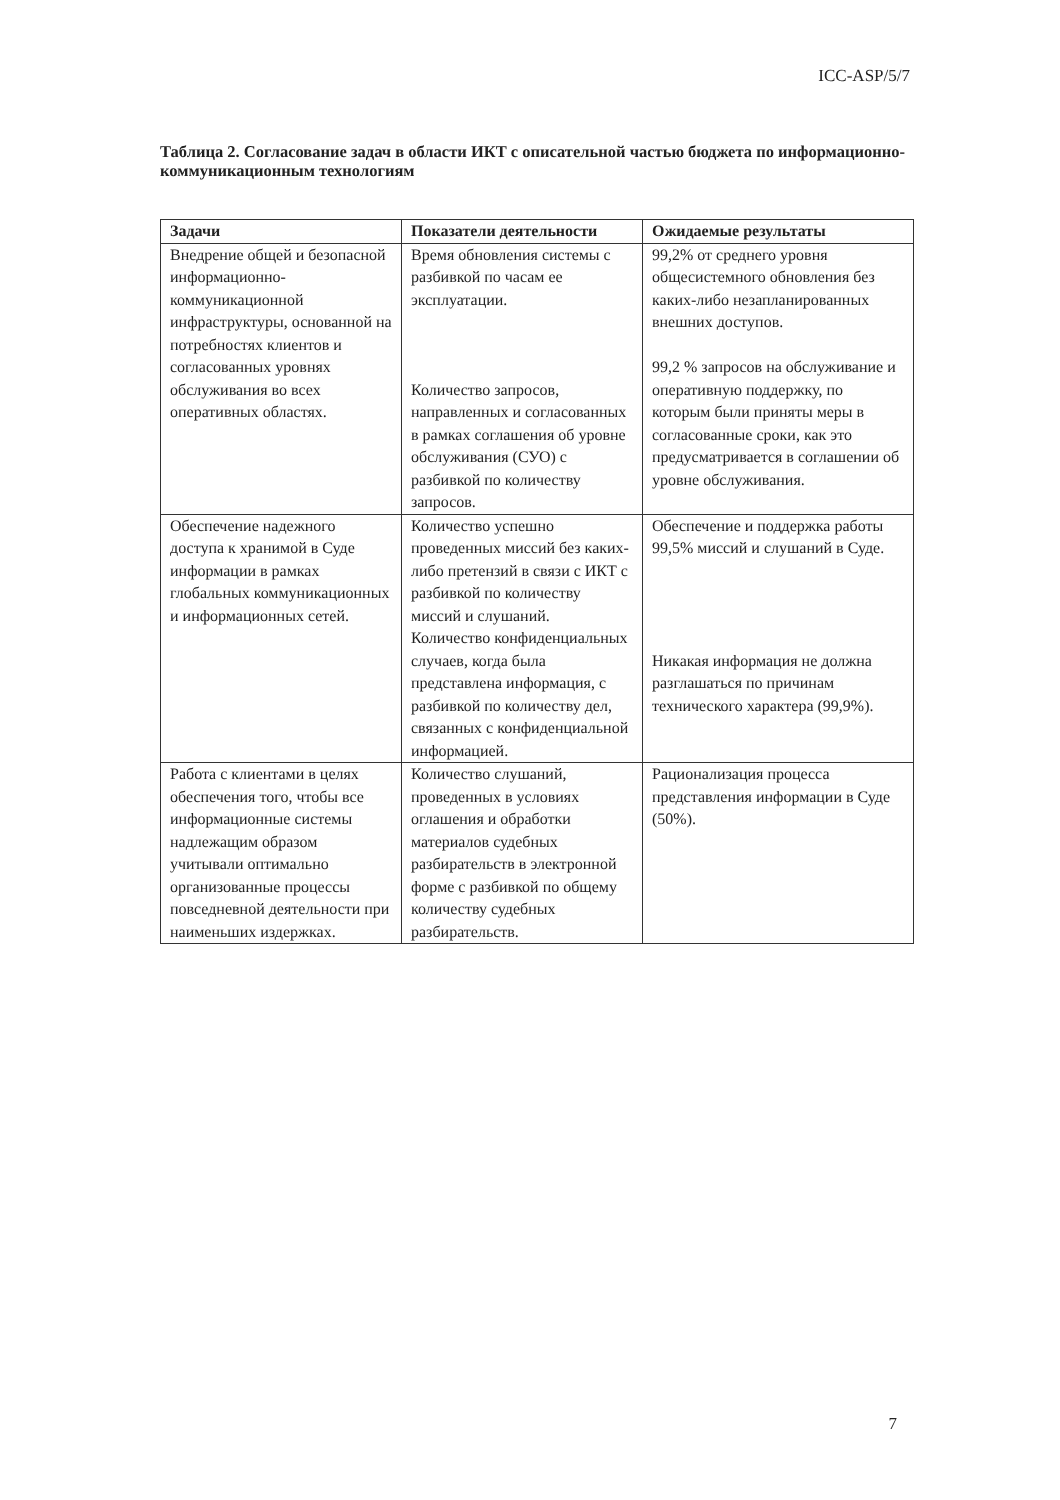ICC-ASP/5/7
Таблица 2. Согласование задач в области ИКТ с описательной частью бюджета по информационно-коммуникационным технологиям
| Задачи | Показатели деятельности | Ожидаемые результаты |
| --- | --- | --- |
| Внедрение общей и безопасной информационно-коммуникационной инфраструктуры, основанной на потребностях клиентов и согласованных уровнях обслуживания во всех оперативных областях. | Время обновления системы с разбивкой по часам ее эксплуатации. Количество запросов, направленных и согласованных в рамках соглашения об уровне обслуживания (СУО) с разбивкой по количеству запросов. | 99,2% от среднего уровня общесистемного обновления без каких-либо незапланированных внешних доступов. 99,2 % запросов на обслуживание и оперативную поддержку, по которым были приняты меры в согласованные сроки, как это предусматривается в соглашении об уровне обслуживания. |
| Обеспечение надежного доступа к хранимой в Суде информации в рамках глобальных коммуникационных и информационных сетей. | Количество успешно проведенных миссий без каких-либо претензий в связи с ИКТ с разбивкой по количеству миссий и слушаний. Количество конфиденциальных случаев, когда была представлена информация, с разбивкой по количеству дел, связанных с конфиденциальной информацией. | Обеспечение и поддержка работы 99,5% миссий и слушаний в Суде. Никакая информация не должна разглашаться по причинам технического характера (99,9%). |
| Работа с клиентами в целях обеспечения того, чтобы все информационные системы надлежащим образом учитывали оптимально организованные процессы повседневной деятельности при наименьших издержках. | Количество слушаний, проведенных в условиях оглашения и обработки материалов судебных разбирательств в электронной форме с разбивкой по общему количеству судебных разбирательств. | Рационализация процесса представления информации в Суде (50%). |
7